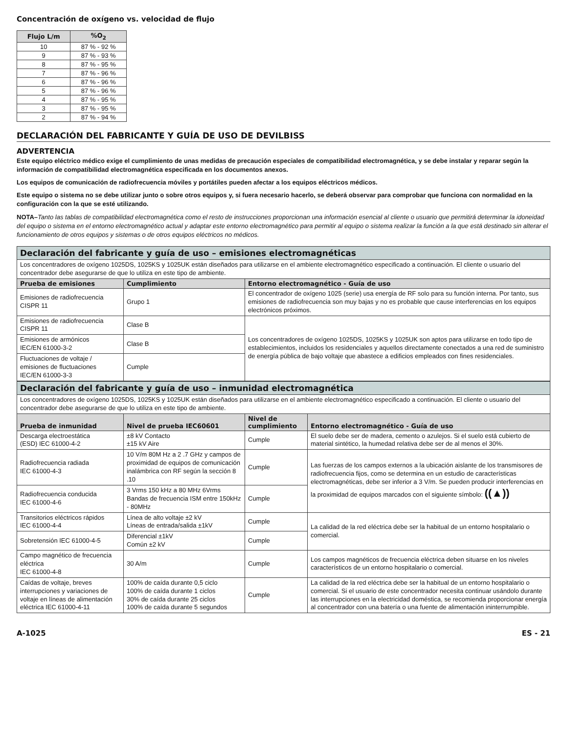Concentración de oxígeno vs. velocidad de flujo
| Flujo L/m | %O<sub>2</sub> |
| --- | --- |
| 10 | 87 % - 92 % |
| 9 | 87 % - 93 % |
| 8 | 87 % - 95 % |
| 7 | 87 % - 96 % |
| 6 | 87 % - 96 % |
| 5 | 87 % - 96 % |
| 4 | 87 % - 95 % |
| 3 | 87 % - 95 % |
| 2 | 87 % - 94 % |
DECLARACIÓN DEL FABRICANTE Y GUÍA DE USO DE DEVILBISS
ADVERTENCIA
Este equipo eléctrico médico exige el cumplimiento de unas medidas de precaución especiales de compatibilidad electromagnética, y se debe instalar y reparar según la información de compatibilidad electromagnética especificada en los documentos anexos.
Los equipos de comunicación de radiofrecuencia móviles y portátiles pueden afectar a los equipos eléctricos médicos.
Este equipo o sistema no se debe utilizar junto o sobre otros equipos y, si fuera necesario hacerlo, se deberá observar para comprobar que funciona con normalidad en la configuración con la que se esté utilizando.
NOTA–Tanto las tablas de compatibilidad electromagnética como el resto de instrucciones proporcionan una información esencial al cliente o usuario que permitirá determinar la idoneidad del equipo o sistema en el entorno electromagnético actual y adaptar este entorno electromagnético para permitir al equipo o sistema realizar la función a la que está destinado sin alterar el funcionamiento de otros equipos y sistemas o de otros equipos eléctricos no médicos.
| Declaración del fabricante y guía de uso – emisiones electromagnéticas | | |
| --- | --- | --- |
| Los concentradores de oxígeno 1025DS, 1025KS y 1025UK están diseñados para utilizarse en el ambiente electromagnético especificado a continuación. El cliente o usuario del concentrador debe asegurarse de que lo utiliza en este tipo de ambiente. | | |
| Prueba de emisiones | Cumplimiento | Entorno electromagnético - Guía de uso |
| Emisiones de radiofrecuencia CISPR 11 | Grupo 1 | El concentrador de oxígeno 1025 (serie) usa energía de RF solo para su función interna. Por tanto, sus emisiones de radiofrecuencia son muy bajas y no es probable que cause interferencias en los equipos electrónicos próximos. |
| Emisiones de radiofrecuencia CISPR 11 | Clase B | Los concentradores de oxígeno 1025DS, 1025KS y 1025UK son aptos para utilizarse en todo tipo de establecimientos, incluidos los residenciales y aquellos directamente conectados a una red de suministro de energía pública de bajo voltaje que abastece a edificios empleados con fines residenciales. |
| Emisiones de armónicos IEC/EN 61000-3-2 | Clase B | |
| Fluctuaciones de voltaje / emisiones de fluctuaciones IEC/EN 61000-3-3 | Cumple | |
| Declaración del fabricante y guía de uso – inmunidad electromagnética | | | |
| --- | --- | --- | --- |
| Los concentradores de oxígeno 1025DS, 1025KS y 1025UK están diseñados para utilizarse en el ambiente electromagnético especificado a continuación. El cliente o usuario del concentrador debe asegurarse de que lo utiliza en este tipo de ambiente. | | | |
| Prueba de inmunidad | Nivel de prueba IEC60601 | Nivel de cumplimiento | Entorno electromagnético - Guía de uso |
| Descarga electroestática (ESD) IEC 61000-4-2 | ±8 kV Contacto ±15 kV Aire | Cumple | El suelo debe ser de madera, cemento o azulejos. Si el suelo está cubierto de material sintético, la humedad relativa debe ser de al menos el 30%. |
| Radiofrecuencia radiada IEC 61000-4-3 | 10 V/m 80M Hz a 2 .7 GHz y campos de proximidad de equipos de comunicación inalámbrica con RF según la sección 8 .10 | Cumple | Las fuerzas de los campos externos a la ubicación aislante de los transmisores de radiofrecuencia fijos, como se determina en un estudio de características electromagnéticas, debe ser inferior a 3 V/m. Se pueden producir interferencias en la proximidad de equipos marcados con el siguiente símbolo: ((▲)) |
| Radiofrecuencia conducida IEC 61000-4-6 | 3 Vrms 150 kHz a 80 MHz 6Vrms Bandas de frecuencia ISM entre 150kHz - 80MHz | Cumple | |
| Transitorios eléctricos rápidos IEC 61000-4-4 | Línea de alto voltaje ±2 kV Líneas de entrada/salida ±1kV | Cumple | La calidad de la red eléctrica debe ser la habitual de un entorno hospitalario o comercial. |
| Sobretensión IEC 61000-4-5 | Diferencial ±1kV Común ±2 kV | Cumple | |
| Campo magnético de frecuencia eléctrica IEC 61000-4-8 | 30 A/m | Cumple | Los campos magnéticos de frecuencia eléctrica deben situarse en los niveles característicos de un entorno hospitalario o comercial. |
| Caídas de voltaje, breves interrupciones y variaciones de voltaje en líneas de alimentación eléctrica IEC 61000-4-11 | 100% de caída durante 0,5 ciclo 100% de caída durante 1 ciclos 30% de caída durante 25 ciclos 100% de caída durante 5 segundos | Cumple | La calidad de la red eléctrica debe ser la habitual de un entorno hospitalario o comercial. Si el usuario de este concentrador necesita continuar usándolo durante las interrupciones en la electricidad doméstica, se recomienda proporcionar energía al concentrador con una batería o una fuente de alimentación ininterrumpible. |
A-1025 ES - 21